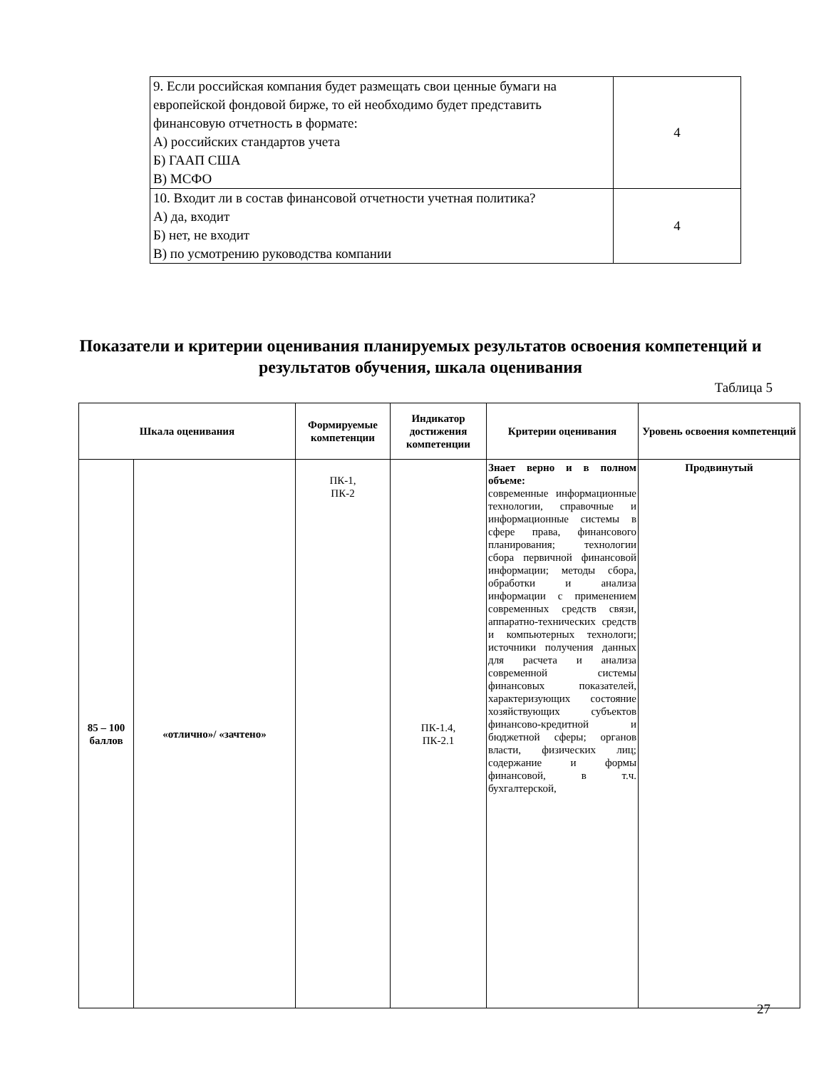| 9. Если российская компания будет размещать свои ценные бумаги на европейской фондовой бирже, то ей необходимо будет представить финансовую отчетность в формате: А) российских стандартов учета Б) ГААП США В) МСФО | 4 |
| 10. Входит ли в состав финансовой отчетности учетная политика? А) да, входит Б) нет, не входит В) по усмотрению руководства компании | 4 |
Показатели и критерии оценивания планируемых результатов освоения компетенций и результатов обучения, шкала оценивания
Таблица 5
| Шкала оценивания | | Формируемые компетенции | Индикатор достижения компетенции | Критерии оценивания | Уровень освоения компетенций |
| --- | --- | --- | --- | --- | --- |
| 85 – 100 баллов | «отлично»/ «зачтено» | ПК-1, ПК-2 | ПК-1.4, ПК-2.1 | Знает верно и в полном объеме: современные информационные технологии, справочные и информационные системы в сфере права, финансового планирования; технологии сбора первичной финансовой информации; методы сбора, обработки и анализа информации с применением современных средств связи, аппаратно-технических средств и компьютерных технологи; источники получения данных для расчета и анализа современной системы финансовых показателей, характеризующих состояние хозяйствующих субъектов финансово-кредитной и бюджетной сферы; органов власти, физических лиц; содержание и формы финансовой, в т.ч. бухгалтерской, | Продвинутый |
27